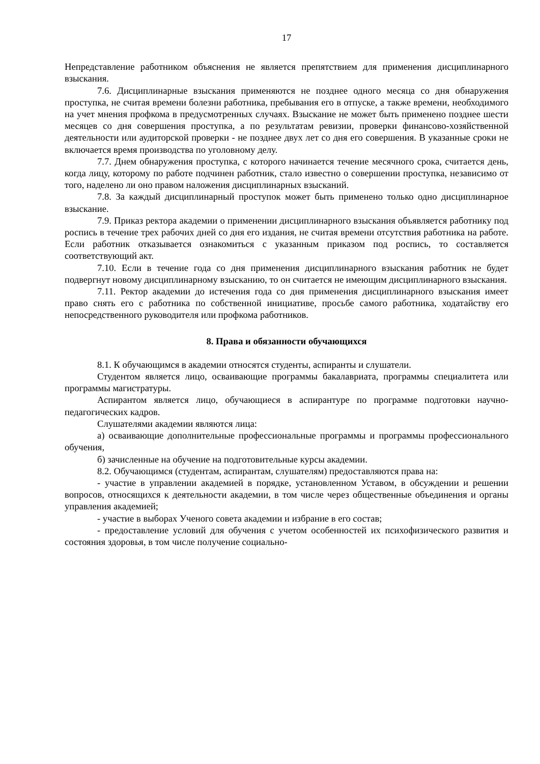17
Непредставление работником объяснения не является препятствием для применения дисциплинарного взыскания.
7.6. Дисциплинарные взыскания применяются не позднее одного месяца со дня обнаружения проступка, не считая времени болезни работника, пребывания его в отпуске, а также времени, необходимого на учет мнения профкома в предусмотренных случаях. Взыскание не может быть применено позднее шести месяцев со дня совершения проступка, а по результатам ревизии, проверки финансово-хозяйственной деятельности или аудиторской проверки - не позднее двух лет со дня его совершения. В указанные сроки не включается время производства по уголовному делу.
7.7. Днем обнаружения проступка, с которого начинается течение месячного срока, считается день, когда лицу, которому по работе подчинен работник, стало известно о совершении проступка, независимо от того, наделено ли оно правом наложения дисциплинарных взысканий.
7.8. За каждый дисциплинарный проступок может быть применено только одно дисциплинарное взыскание.
7.9. Приказ ректора академии о применении дисциплинарного взыскания объявляется работнику под роспись в течение трех рабочих дней со дня его издания, не считая времени отсутствия работника на работе. Если работник отказывается ознакомиться с указанным приказом под роспись, то составляется соответствующий акт.
7.10. Если в течение года со дня применения дисциплинарного взыскания работник не будет подвергнут новому дисциплинарному взысканию, то он считается не имеющим дисциплинарного взыскания.
7.11. Ректор академии до истечения года со дня применения дисциплинарного взыскания имеет право снять его с работника по собственной инициативе, просьбе самого работника, ходатайству его непосредственного руководителя или профкома работников.
8. Права и обязанности обучающихся
8.1. К обучающимся в академии относятся студенты, аспиранты и слушатели.
Студентом является лицо, осваивающие программы бакалавриата, программы специалитета или программы магистратуры.
Аспирантом является лицо, обучающиеся в аспирантуре по программе подготовки научно-педагогических кадров.
Слушателями академии являются лица:
а) осваивающие дополнительные профессиональные программы и программы профессионального обучения,
б) зачисленные на обучение на подготовительные курсы академии.
8.2. Обучающимся (студентам, аспирантам, слушателям) предоставляются права на:
- участие в управлении академией в порядке, установленном Уставом, в обсуждении и решении вопросов, относящихся к деятельности академии, в том числе через общественные объединения и органы управления академией;
- участие в выборах Ученого совета академии и избрание в его состав;
- предоставление условий для обучения с учетом особенностей их психофизического развития и состояния здоровья, в том числе получение социально-